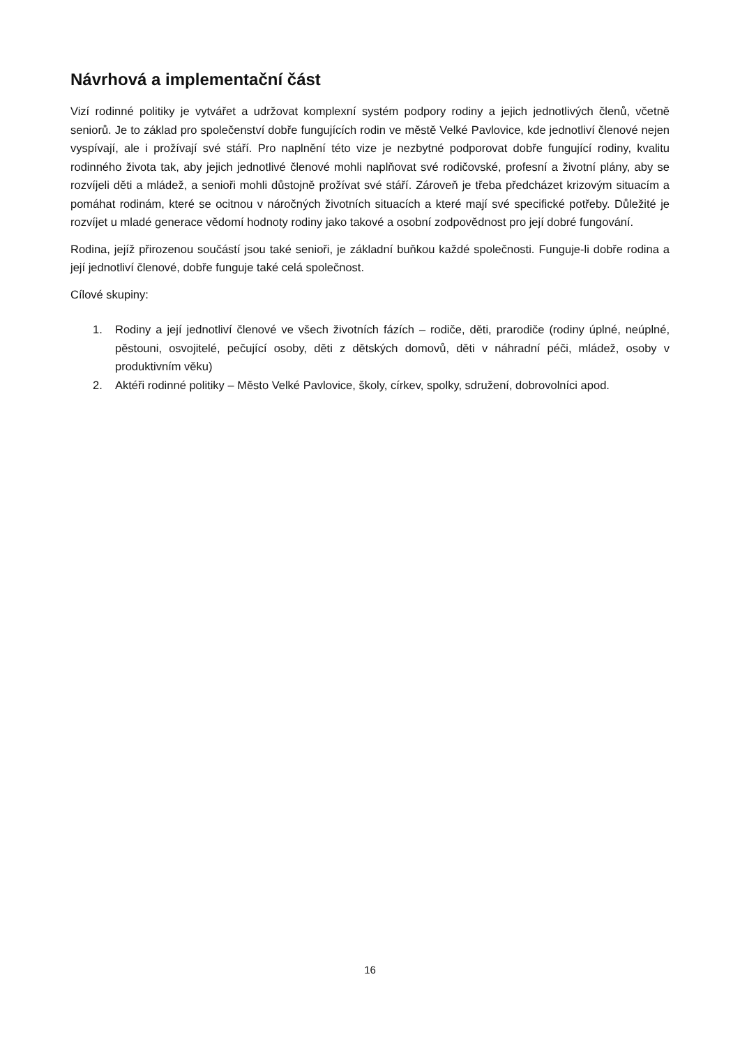Návrhová a implementační část
Vizí rodinné politiky je vytvářet a udržovat komplexní systém podpory rodiny a jejich jednotlivých členů, včetně seniorů. Je to základ pro společenství dobře fungujících rodin ve městě Velké Pavlovice, kde jednotliví členové nejen vyspívají, ale i prožívají své stáří. Pro naplnění této vize je nezbytné podporovat dobře fungující rodiny, kvalitu rodinného života tak, aby jejich jednotlivé členové mohli naplňovat své rodičovské, profesní a životní plány, aby se rozvíjeli děti a mládež, a senioři mohli důstojně prožívat své stáří. Zároveň je třeba předcházet krizovým situacím a pomáhat rodinám, které se ocitnou v náročných životních situacích a které mají své specifické potřeby. Důležité je rozvíjet u mladé generace vědomí hodnoty rodiny jako takové a osobní zodpovědnost pro její dobré fungování.
Rodina, jejíž přirozenou součástí jsou také senioři, je základní buňkou každé společnosti. Funguje-li dobře rodina a její jednotliví členové, dobře funguje také celá společnost.
Cílové skupiny:
1. Rodiny a její jednotliví členové ve všech životních fázích – rodiče, děti, prarodiče (rodiny úplné, neúplné, pěstouni, osvojitelé, pečující osoby, děti z dětských domovů, děti v náhradní péči, mládež, osoby v produktivním věku)
2. Aktéři rodinné politiky – Město Velké Pavlovice, školy, církev, spolky, sdružení, dobrovolníci apod.
16